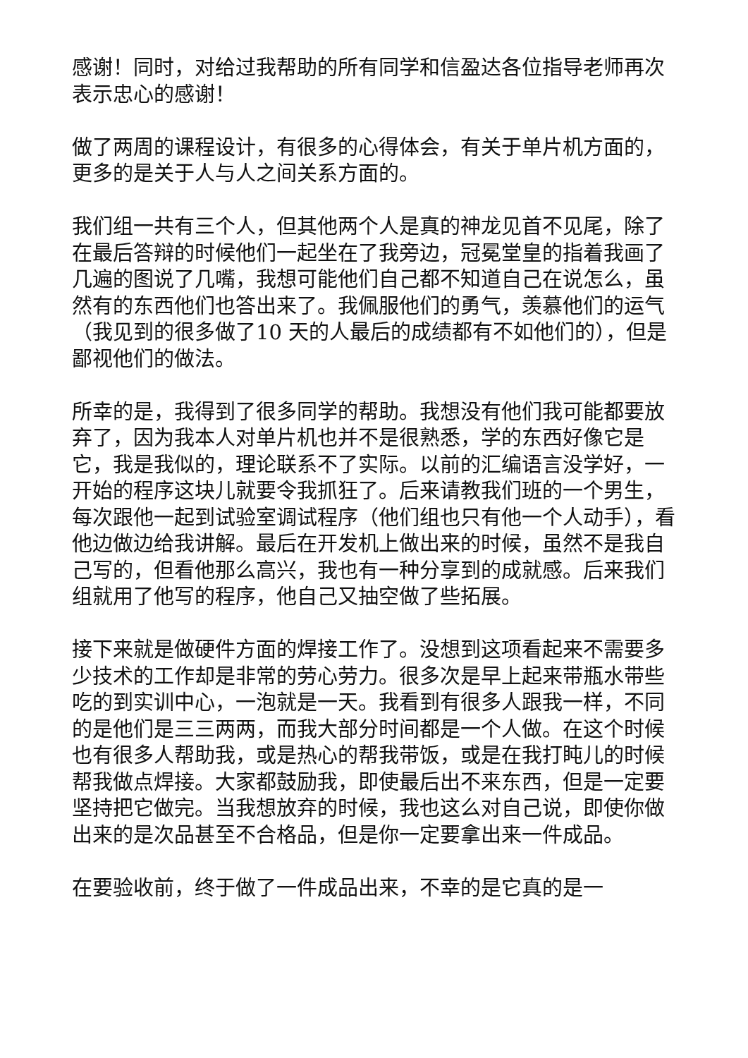感谢！同时，对给过我帮助的所有同学和信盈达各位指导老师再次表示忠心的感谢！
做了两周的课程设计，有很多的心得体会，有关于单片机方面的，更多的是关于人与人之间关系方面的。
我们组一共有三个人，但其他两个人是真的神龙见首不见尾，除了在最后答辩的时候他们一起坐在了我旁边，冠冕堂皇的指着我画了几遍的图说了几嘴，我想可能他们自己都不知道自己在说怎么，虽然有的东西他们也答出来了。我佩服他们的勇气，羡慕他们的运气（我见到的很多做了10 天的人最后的成绩都有不如他们的），但是鄙视他们的做法。
所幸的是，我得到了很多同学的帮助。我想没有他们我可能都要放弃了，因为我本人对单片机也并不是很熟悉，学的东西好像它是它，我是我似的，理论联系不了实际。以前的汇编语言没学好，一开始的程序这块儿就要令我抓狂了。后来请教我们班的一个男生，每次跟他一起到试验室调试程序（他们组也只有他一个人动手），看他边做边给我讲解。最后在开发机上做出来的时候，虽然不是我自己写的，但看他那么高兴，我也有一种分享到的成就感。后来我们组就用了他写的程序，他自己又抽空做了些拓展。
接下来就是做硬件方面的焊接工作了。没想到这项看起来不需要多少技术的工作却是非常的劳心劳力。很多次是早上起来带瓶水带些吃的到实训中心，一泡就是一天。我看到有很多人跟我一样，不同的是他们是三三两两，而我大部分时间都是一个人做。在这个时候也有很多人帮助我，或是热心的帮我带饭，或是在我打盹儿的时候帮我做点焊接。大家都鼓励我，即使最后出不来东西，但是一定要坚持把它做完。当我想放弃的时候，我也这么对自己说，即使你做出来的是次品甚至不合格品，但是你一定要拿出来一件成品。
在要验收前，终于做了一件成品出来，不幸的是它真的是一